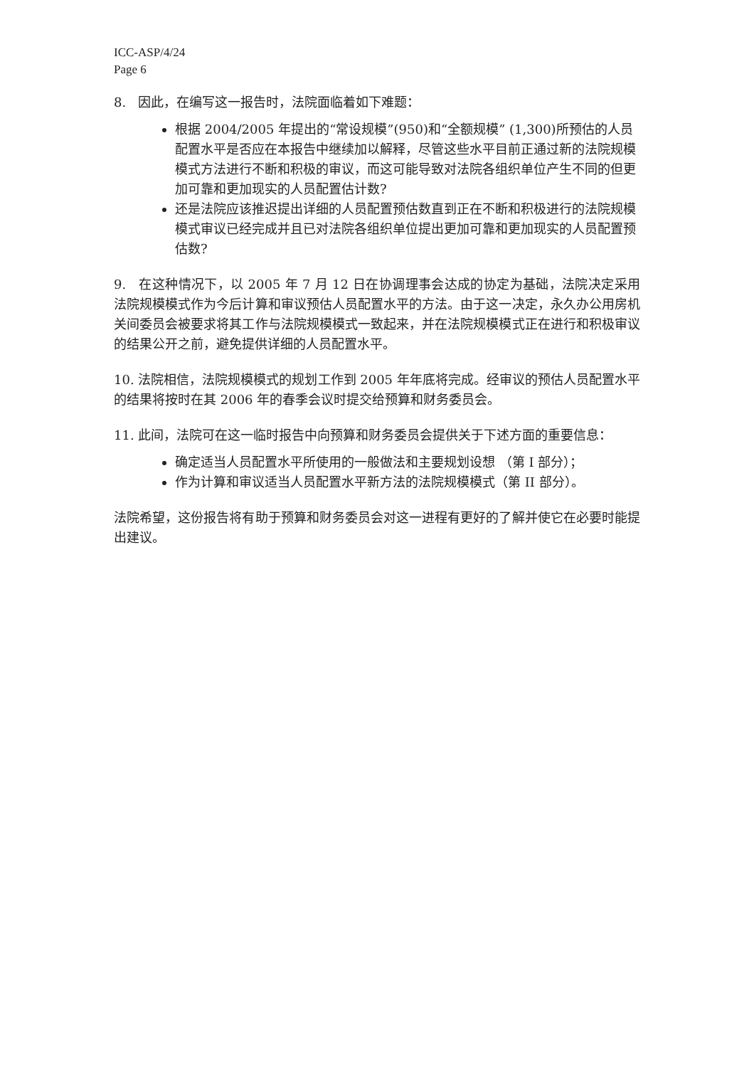ICC-ASP/4/24
Page 6
8. 因此，在编写这一报告时，法院面临着如下难题：
根据 2004/2005 年提出的“常设规模”(950)和“全额规模” (1,300)所预估的人员配置水平是否应在本报告中继续加以解释，尽管这些水平目前正通过新的法院规模模式方法进行不断和积极的审议，而这可能导致对法院各组织单位产生不同的但更加可靠和更加现实的人员配置估计数?
还是法院应该推迟提出详细的人员配置预估数直到正在不断和积极进行的法院规模模式审议已经完成并且已对法院各组织单位提出更加可靠和更加现实的人员配置预估数?
9. 在这种情况下，以 2005 年 7 月 12 日在协调理事会达成的协定为基础，法院决定采用法院规模模式作为今后计算和审议预估人员配置水平的方法。由于这一决定，永久办公用房机关间委员会被要求将其工作与法院规模模式一致起来，并在法院规模模式正在进行和积极审议的结果公开之前，避免提供详细的人员配置水平。
10. 法院相信，法院规模模式的规划工作到 2005 年年底将完成。经审议的预估人员配置水平的结果将按时在其 2006 年的春季会议时提交给预算和财务委员会。
11. 此间，法院可在这一临时报告中向预算和财务委员会提供关于下述方面的重要信息：
确定适当人员配置水平所使用的一般做法和主要规划设想 （第 I 部分）；
作为计算和审议适当人员配置水平新方法的法院规模模式（第 II 部分）。
法院希望，这份报告将有助于预算和财务委员会对这一进程有更好的了解并使它在必要时能提出建议。